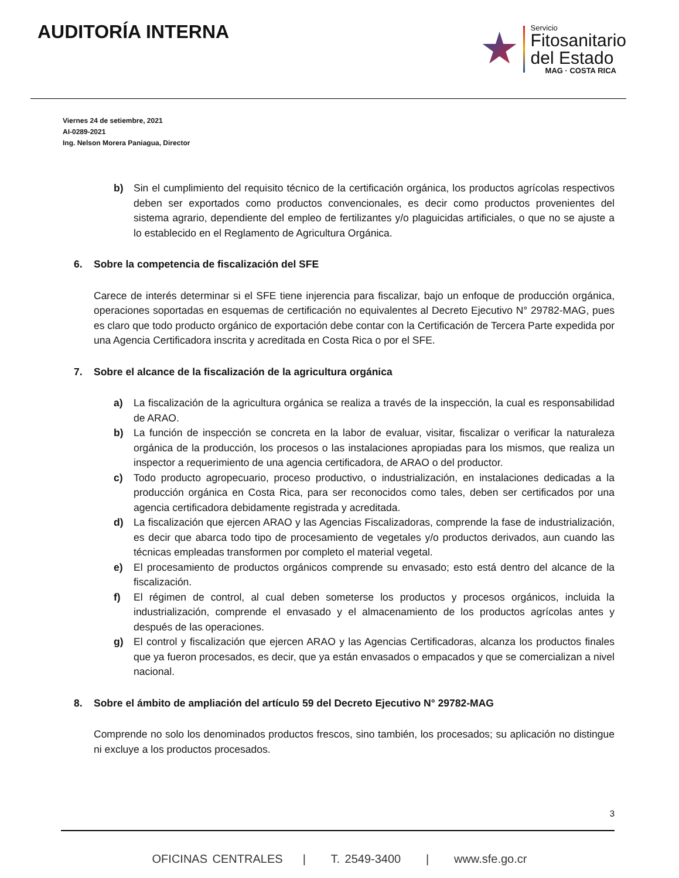AUDITORÍA INTERNA
Servicio
Fitosanitario
del Estado
MAG · COSTA RICA
Viernes 24 de setiembre, 2021
AI-0289-2021
Ing. Nelson Morera Paniagua, Director
b) Sin el cumplimiento del requisito técnico de la certificación orgánica, los productos agrícolas respectivos deben ser exportados como productos convencionales, es decir como productos provenientes del sistema agrario, dependiente del empleo de fertilizantes y/o plaguicidas artificiales, o que no se ajuste a lo establecido en el Reglamento de Agricultura Orgánica.
6. Sobre la competencia de fiscalización del SFE
Carece de interés determinar si el SFE tiene injerencia para fiscalizar, bajo un enfoque de producción orgánica, operaciones soportadas en esquemas de certificación no equivalentes al Decreto Ejecutivo N° 29782-MAG, pues es claro que todo producto orgánico de exportación debe contar con la Certificación de Tercera Parte expedida por una Agencia Certificadora inscrita y acreditada en Costa Rica o por el SFE.
7. Sobre el alcance de la fiscalización de la agricultura orgánica
a) La fiscalización de la agricultura orgánica se realiza a través de la inspección, la cual es responsabilidad de ARAO.
b) La función de inspección se concreta en la labor de evaluar, visitar, fiscalizar o verificar la naturaleza orgánica de la producción, los procesos o las instalaciones apropiadas para los mismos, que realiza un inspector a requerimiento de una agencia certificadora, de ARAO o del productor.
c) Todo producto agropecuario, proceso productivo, o industrialización, en instalaciones dedicadas a la producción orgánica en Costa Rica, para ser reconocidos como tales, deben ser certificados por una agencia certificadora debidamente registrada y acreditada.
d) La fiscalización que ejercen ARAO y las Agencias Fiscalizadoras, comprende la fase de industrialización, es decir que abarca todo tipo de procesamiento de vegetales y/o productos derivados, aun cuando las técnicas empleadas transformen por completo el material vegetal.
e) El procesamiento de productos orgánicos comprende su envasado; esto está dentro del alcance de la fiscalización.
f) El régimen de control, al cual deben someterse los productos y procesos orgánicos, incluida la industrialización, comprende el envasado y el almacenamiento de los productos agrícolas antes y después de las operaciones.
g) El control y fiscalización que ejercen ARAO y las Agencias Certificadoras, alcanza los productos finales que ya fueron procesados, es decir, que ya están envasados o empacados y que se comercializan a nivel nacional.
8. Sobre el ámbito de ampliación del artículo 59 del Decreto Ejecutivo N° 29782-MAG
Comprende no solo los denominados productos frescos, sino también, los procesados; su aplicación no distingue ni excluye a los productos procesados.
3
OFICINAS CENTRALES | T. 2549-3400 | www.sfe.go.cr